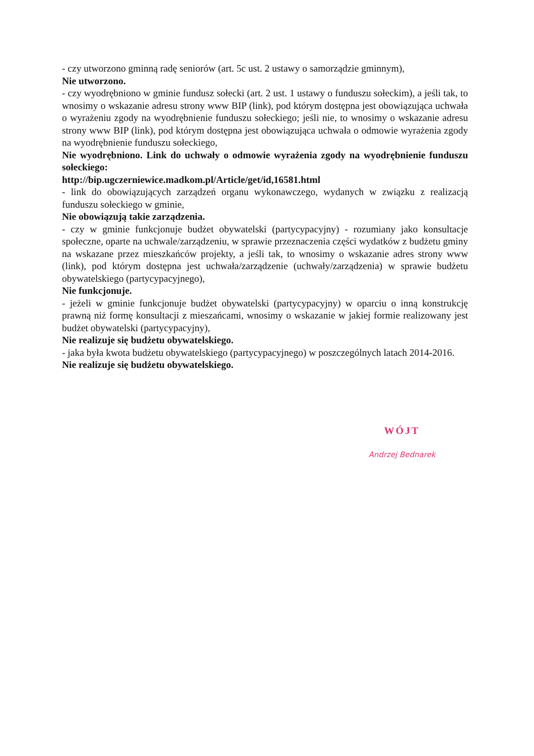- czy utworzono gminną radę seniorów (art. 5c ust. 2 ustawy o samorządzie gminnym),
Nie utworzono.
- czy wyodrębniono w gminie fundusz sołecki (art. 2 ust. 1 ustawy o funduszu sołeckim), a jeśli tak, to wnosimy o wskazanie adresu strony www BIP (link), pod którym dostępna jest obowiązująca uchwała o wyrażeniu zgody na wyodrębnienie funduszu sołeckiego; jeśli nie, to wnosimy o wskazanie adresu strony www BIP (link), pod którym dostępna jest obowiązująca uchwała o odmowie wyrażenia zgody na wyodrębnienie funduszu sołeckiego,
Nie wyodrębniono. Link do uchwały o odmowie wyrażenia zgody na wyodrębnienie funduszu sołeckiego:
http://bip.ugczerniewice.madkom.pl/Article/get/id,16581.html
- link do obowiązujących zarządzeń organu wykonawczego, wydanych w związku z realizacją funduszu sołeckiego w gminie,
Nie obowiązują takie zarządzenia.
- czy w gminie funkcjonuje budżet obywatelski (partycypacyjny) - rozumiany jako konsultacje społeczne, oparte na uchwale/zarządzeniu, w sprawie przeznaczenia części wydatków z budżetu gminy na wskazane przez mieszkańców projekty, a jeśli tak, to wnosimy o wskazanie adres strony www (link), pod którym dostępna jest uchwała/zarządzenie (uchwały/zarządzenia) w sprawie budżetu obywatelskiego (partycypacyjnego),
Nie funkcjonuje.
- jeżeli w gminie funkcjonuje budżet obywatelski (partycypacyjny) w oparciu o inną konstrukcję prawną niż formę konsultacji z mieszańcami, wnosimy o wskazanie w jakiej formie realizowany jest budżet obywatelski (partycypacyjny),
Nie realizuje się budżetu obywatelskiego.
- jaka była kwota budżetu obywatelskiego (partycypacyjnego) w poszczególnych latach 2014-2016.
Nie realizuje się budżetu obywatelskiego.
WÓJT
Andrzej Bednarek